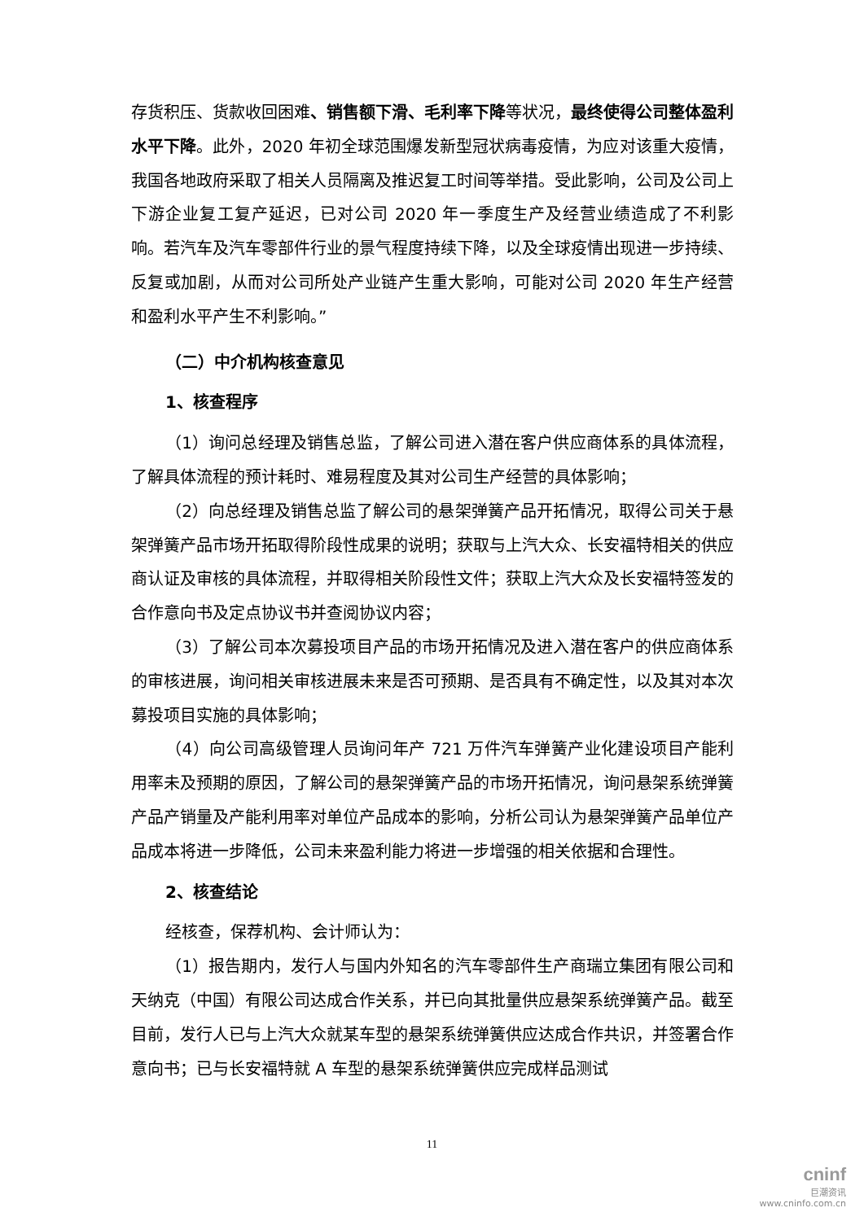存货积压、货款收回困难、销售额下滑、毛利率下降等状况，最终使得公司整体盈利水平下降。此外，2020 年初全球范围爆发新型冠状病毒疫情，为应对该重大疫情，我国各地政府采取了相关人员隔离及推迟复工时间等举措。受此影响，公司及公司上下游企业复工复产延迟，已对公司 2020 年一季度生产及经营业绩造成了不利影响。若汽车及汽车零部件行业的景气程度持续下降，以及全球疫情出现进一步持续、反复或加剧，从而对公司所处产业链产生重大影响，可能对公司 2020 年生产经营和盈利水平产生不利影响。”
（二）中介机构核查意见
1、核查程序
（1）询问总经理及销售总监，了解公司进入潜在客户供应商体系的具体流程，了解具体流程的预计耗时、难易程度及其对公司生产经营的具体影响；
（2）向总经理及销售总监了解公司的悬架弹簧产品开拓情况，取得公司关于悬架弹簧产品市场开拓取得阶段性成果的说明；获取与上汽大众、长安福特相关的供应商认证及审核的具体流程，并取得相关阶段性文件；获取上汽大众及长安福特签发的合作意向书及定点协议书并查阅协议内容；
（3）了解公司本次募投项目产品的市场开拓情况及进入潜在客户的供应商体系的审核进展，询问相关审核进展未来是否可预期、是否具有不确定性，以及其对本次募投项目实施的具体影响；
（4）向公司高级管理人员询问年产 721 万件汽车弹簧产业化建设项目产能利用率未及预期的原因，了解公司的悬架弹簧产品的市场开拓情况，询问悬架系统弹簧产品产销量及产能利用率对单位产品成本的影响，分析公司认为悬架弹簧产品单位产品成本将进一步降低，公司未来盈利能力将进一步增强的相关依据和合理性。
2、核查结论
经核查，保荐机构、会计师认为：
（1）报告期内，发行人与国内外知名的汽车零部件生产商瑞立集团有限公司和天纳克（中国）有限公司达成合作关系，并已向其批量供应悬架系统弹簧产品。截至目前，发行人已与上汽大众就某车型的悬架系统弹簧供应达成合作共识，并签署合作意向书；已与长安福特就 A 车型的悬架系统弹簧供应完成样品测试
11
cninf
巨潮资讯
www.cninfo.com.cn